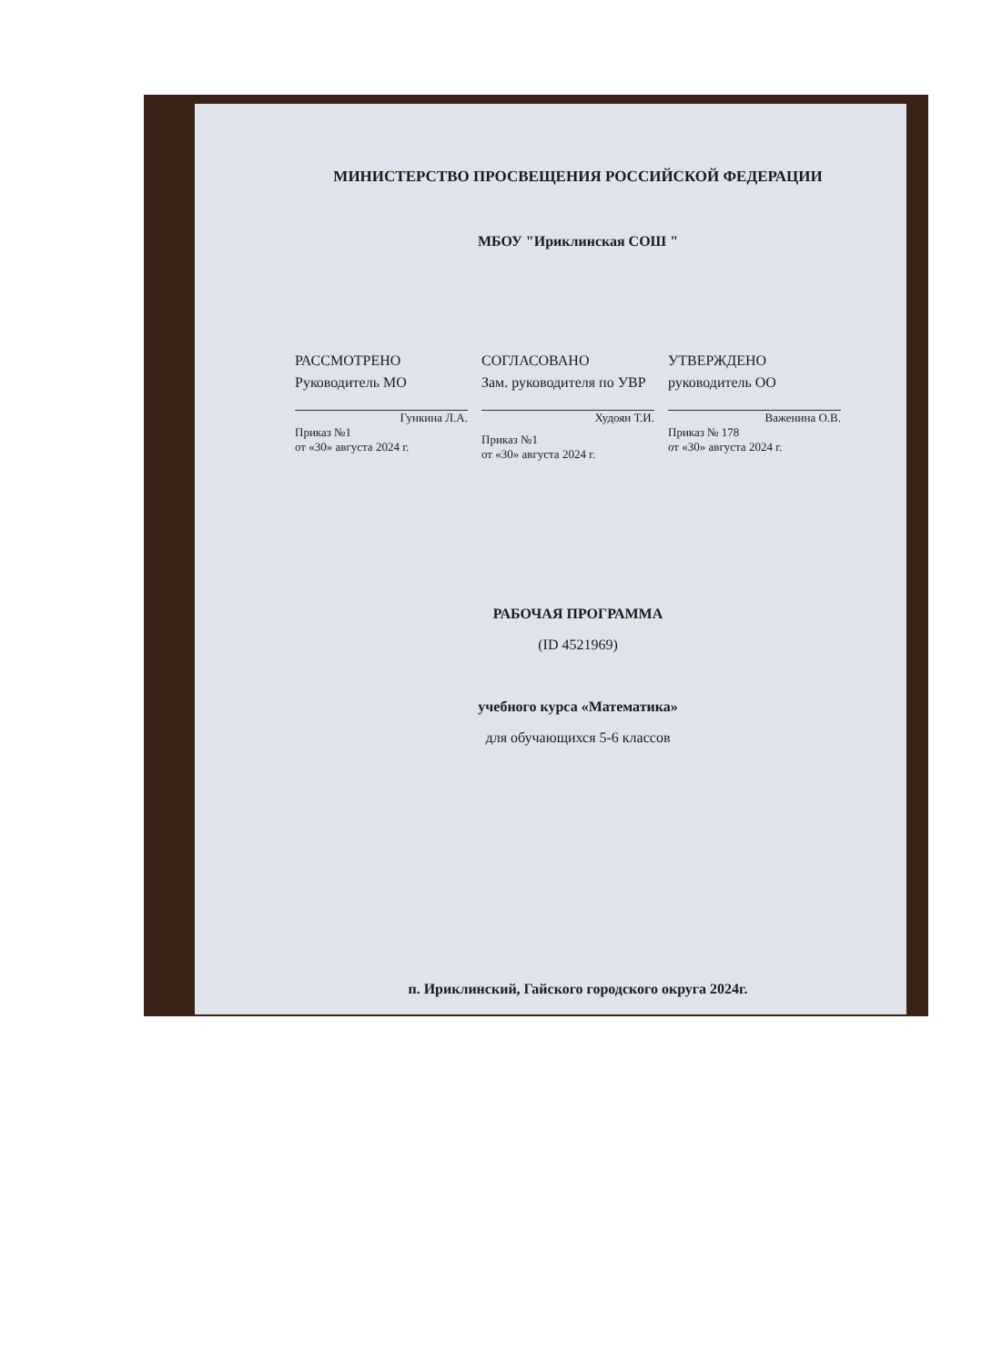МИНИСТЕРСТВО ПРОСВЕЩЕНИЯ РОССИЙСКОЙ ФЕДЕРАЦИИ
МБОУ "Ириклинская СОШ "
РАССМОТРЕНО
Руководитель МО
Гункина Л.А.
Приказ №1
от «30» августа 2024 г.
СОГЛАСОВАНО
Зам. руководителя по УВР
Худоян Т.И.
Приказ №1
от «30» августа 2024 г.
УТВЕРЖДЕНО
руководитель ОО
Важенина О.В.
Приказ № 178
от «30» августа 2024 г.
РАБОЧАЯ ПРОГРАММА
(ID 4521969)
учебного курса «Математика»
для обучающихся 5-6 классов
п. Ириклинский, Гайского городского округа 2024г.